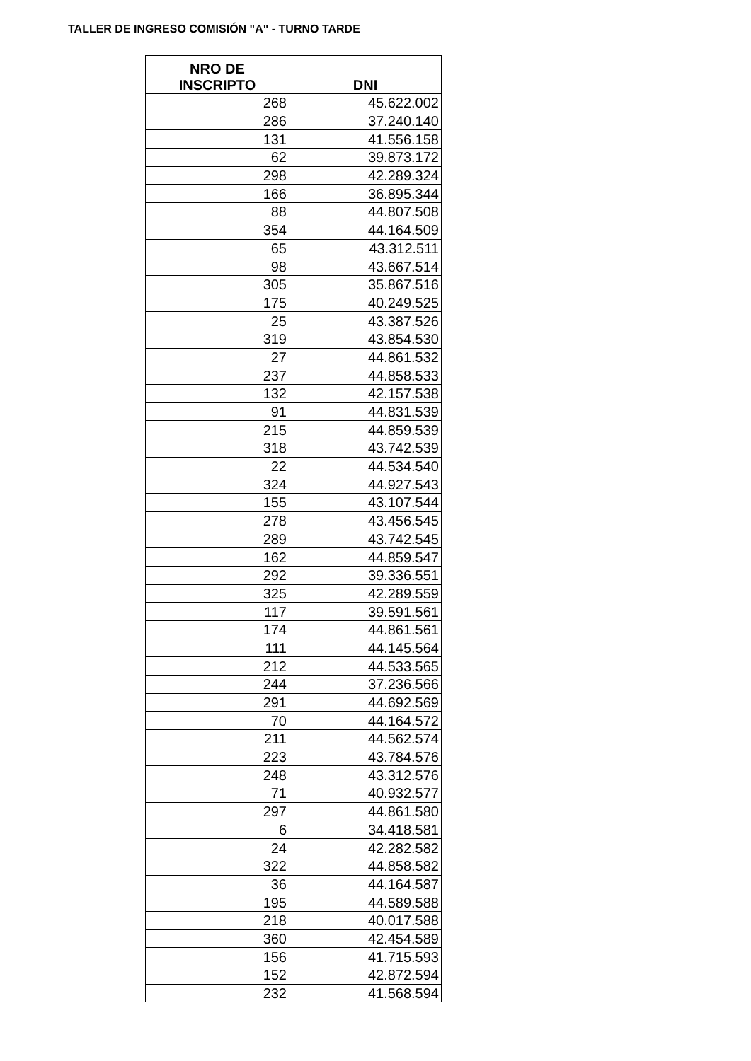TALLER DE INGRESO COMISIÓN "A" - TURNO TARDE
| NRO DE INSCRIPTO | DNI |
| --- | --- |
| 268 | 45.622.002 |
| 286 | 37.240.140 |
| 131 | 41.556.158 |
| 62 | 39.873.172 |
| 298 | 42.289.324 |
| 166 | 36.895.344 |
| 88 | 44.807.508 |
| 354 | 44.164.509 |
| 65 | 43.312.511 |
| 98 | 43.667.514 |
| 305 | 35.867.516 |
| 175 | 40.249.525 |
| 25 | 43.387.526 |
| 319 | 43.854.530 |
| 27 | 44.861.532 |
| 237 | 44.858.533 |
| 132 | 42.157.538 |
| 91 | 44.831.539 |
| 215 | 44.859.539 |
| 318 | 43.742.539 |
| 22 | 44.534.540 |
| 324 | 44.927.543 |
| 155 | 43.107.544 |
| 278 | 43.456.545 |
| 289 | 43.742.545 |
| 162 | 44.859.547 |
| 292 | 39.336.551 |
| 325 | 42.289.559 |
| 117 | 39.591.561 |
| 174 | 44.861.561 |
| 111 | 44.145.564 |
| 212 | 44.533.565 |
| 244 | 37.236.566 |
| 291 | 44.692.569 |
| 70 | 44.164.572 |
| 211 | 44.562.574 |
| 223 | 43.784.576 |
| 248 | 43.312.576 |
| 71 | 40.932.577 |
| 297 | 44.861.580 |
| 6 | 34.418.581 |
| 24 | 42.282.582 |
| 322 | 44.858.582 |
| 36 | 44.164.587 |
| 195 | 44.589.588 |
| 218 | 40.017.588 |
| 360 | 42.454.589 |
| 156 | 41.715.593 |
| 152 | 42.872.594 |
| 232 | 41.568.594 |